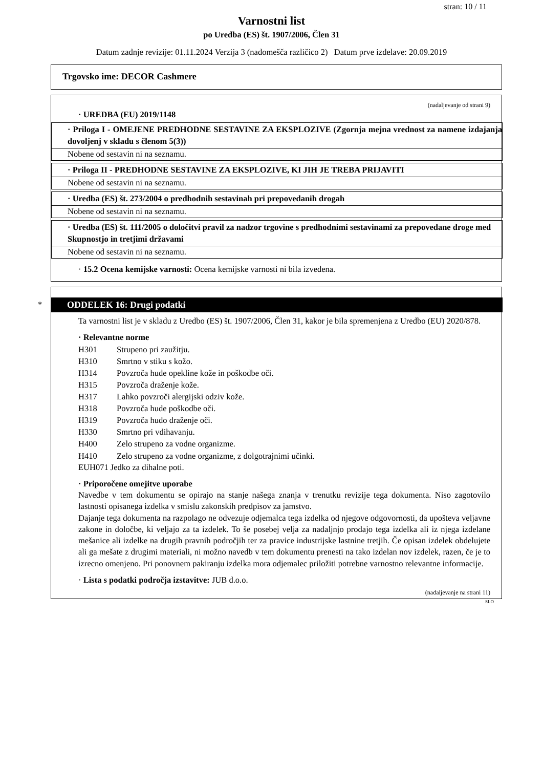stran: 10 / 11
Varnostni list
po Uredba (ES) št. 1907/2006, Člen 31
Datum zadnje revizije: 01.11.2024 Verzija 3 (nadomešča različico 2) Datum prve izdelave: 20.09.2019
Trgovsko ime: DECOR Cashmere
(nadaljevanje od strani 9)
· UREDBA (EU) 2019/1148
· Priloga I - OMEJENE PREDHODNE SESTAVINE ZA EKSPLOZIVE (Zgornja mejna vrednost za namene izdajanja dovoljenj v skladu s členom 5(3))
Nobene od sestavin ni na seznamu.
· Priloga II - PREDHODNE SESTAVINE ZA EKSPLOZIVE, KI JIH JE TREBA PRIJAVITI
Nobene od sestavin ni na seznamu.
· Uredba (ES) št. 273/2004 o predhodnih sestavinah pri prepovedanih drogah
Nobene od sestavin ni na seznamu.
· Uredba (ES) št. 111/2005 o določitvi pravil za nadzor trgovine s predhodnimi sestavinami za prepovedane droge med Skupnostjo in tretjimi državami
Nobene od sestavin ni na seznamu.
· 15.2 Ocena kemijske varnosti: Ocena kemijske varnosti ni bila izvedena.
*
ODDELEK 16: Drugi podatki
Ta varnostni list je v skladu z Uredbo (ES) št. 1907/2006, Člen 31, kakor je bila spremenjena z Uredbo (EU) 2020/878.
· Relevantne norme
H301 Strupeno pri zaužitju.
H310 Smrtno v stiku s kožo.
H314 Povzroča hude opekline kože in poškodbe oči.
H315 Povzroča draženje kože.
H317 Lahko povzroči alergijski odziv kože.
H318 Povzroča hude poškodbe oči.
H319 Povzroča hudo draženje oči.
H330 Smrtno pri vdihavanju.
H400 Zelo strupeno za vodne organizme.
H410 Zelo strupeno za vodne organizme, z dolgotrajnimi učinki.
EUH071 Jedko za dihalne poti.
· Priporočene omejitve uporabe
Navedbe v tem dokumentu se opirajo na stanje našega znanja v trenutku revizije tega dokumenta. Niso zagotovilo lastnosti opisanega izdelka v smislu zakonskih predpisov za jamstvo.
Dajanje tega dokumenta na razpolago ne odvezuje odjemalca tega izdelka od njegove odgovornosti, da upošteva veljavne zakone in določbe, ki veljajo za ta izdelek. To še posebej velja za nadaljnjo prodajo tega izdelka ali iz njega izdelane mešanice ali izdelke na drugih pravnih področjih ter za pravice industrijske lastnine tretjih. Če opisan izdelek obdelujete ali ga mešate z drugimi materiali, ni možno navedb v tem dokumentu prenesti na tako izdelan nov izdelek, razen, če je to izrecno omenjeno. Pri ponovnem pakiranju izdelka mora odjemalec priložiti potrebne varnostno relevantne informacije.
· Lista s podatki področja izstavitve: JUB d.o.o.
(nadaljevanje na strani 11)
SLO